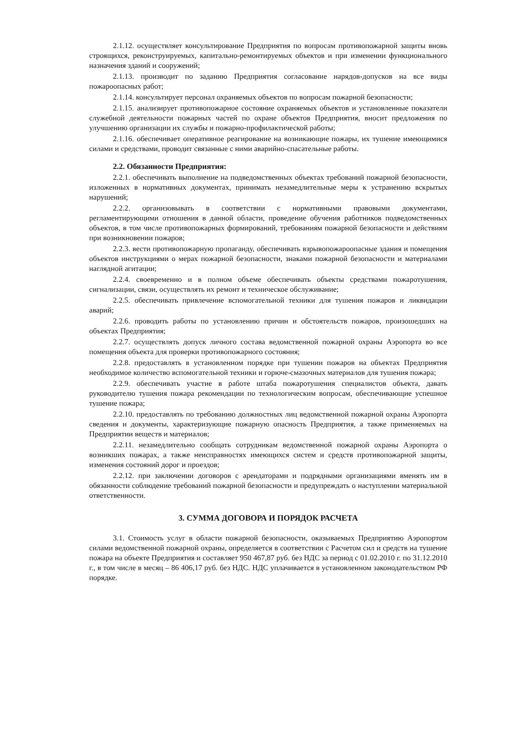2.1.12. осуществляет консультирование Предприятия по вопросам противопожарной защиты вновь строящихся, реконструируемых, капитально-ремонтируемых объектов и при изменении функционального назначения зданий и сооружений;
2.1.13. производит по заданию Предприятия согласование нарядов-допусков на все виды пожароопасных работ;
2.1.14. консультирует персонал охраняемых объектов по вопросам пожарной безопасности;
2.1.15. анализирует противопожарное состояние охраняемых объектов и установленные показатели служебной деятельности пожарных частей по охране объектов Предприятия, вносит предложения по улучшению организации их службы и пожарно-профилактической работы;
2.1.16. обеспечивает оперативное реагирование на возникающие пожары, их тушение имеющимися силами и средствами, проводит связанные с ними аварийно-спасательные работы.
2.2. Обязанности Предприятия:
2.2.1. обеспечивать выполнение на подведомственных объектах требований пожарной безопасности, изложенных в нормативных документах, принимать незамедлительные меры к устранению вскрытых нарушений;
2.2.2. организовывать в соответствии с нормативными правовыми документами, регламентирующими отношения в данной области, проведение обучения работников подведомственных объектов, в том числе противопожарных формирований, требованиям пожарной безопасности и действиям при возникновении пожаров;
2.2.3. вести противопожарную пропаганду, обеспечивать взрывопожароопасные здания и помещения объектов инструкциями о мерах пожарной безопасности, знаками пожарной безопасности и материалами наглядной агитации;
2.2.4. своевременно и в полном объеме обеспечивать объекты средствами пожаротушения, сигнализации, связи, осуществлять их ремонт и техническое обслуживание;
2.2.5. обеспечивать привлечение вспомогательной техники для тушения пожаров и ликвидации аварий;
2.2.6. проводить работы по установлению причин и обстоятельств пожаров, произошедших на объектах Предприятия;
2.2.7. осуществлять допуск личного состава ведомственной пожарной охраны Аэропорта во все помещения объекта для проверки противопожарного состояния;
2.2.8. предоставлять в установленном порядке при тушении пожаров на объектах Предприятия необходимое количество вспомогательной техники и горюче-смазочных материалов для тушения пожара;
2.2.9. обеспечивать участие в работе штаба пожаротушения специалистов объекта, давать руководителю тушения пожара рекомендации по технологическим вопросам, обеспечивающие успешное тушение пожара;
2.2.10. предоставлять по требованию должностных лиц ведомственной пожарной охраны Аэропорта сведения и документы, характеризующие пожарную опасность Предприятия, а также применяемых на Предприятии веществ и материалов;
2.2.11. незамедлительно сообщать сотрудникам ведомственной пожарной охраны Аэропорта о возникших пожарах, а также неисправностях имеющихся систем и средств противопожарной защиты, изменения состояний дорог и проездов;
2.2.12. при заключении договоров с арендаторами и подрядными организациями вменять им в обязанности соблюдение требований пожарной безопасности и предупреждать о наступлении материальной ответственности.
3. СУММА ДОГОВОРА И ПОРЯДОК РАСЧЕТА
3.1. Стоимость услуг в области пожарной безопасности, оказываемых Предприятию Аэропортом силами ведомственной пожарной охраны, определяется в соответствии с Расчетом сил и средств на тушение пожара на объекте Предприятия и составляет 950 467,87 руб. без НДС за период с 01.02.2010 г. по 31.12.2010 г., в том числе в месяц – 86 406,17 руб. без НДС. НДС уплачивается в установленном законодательством РФ порядке.